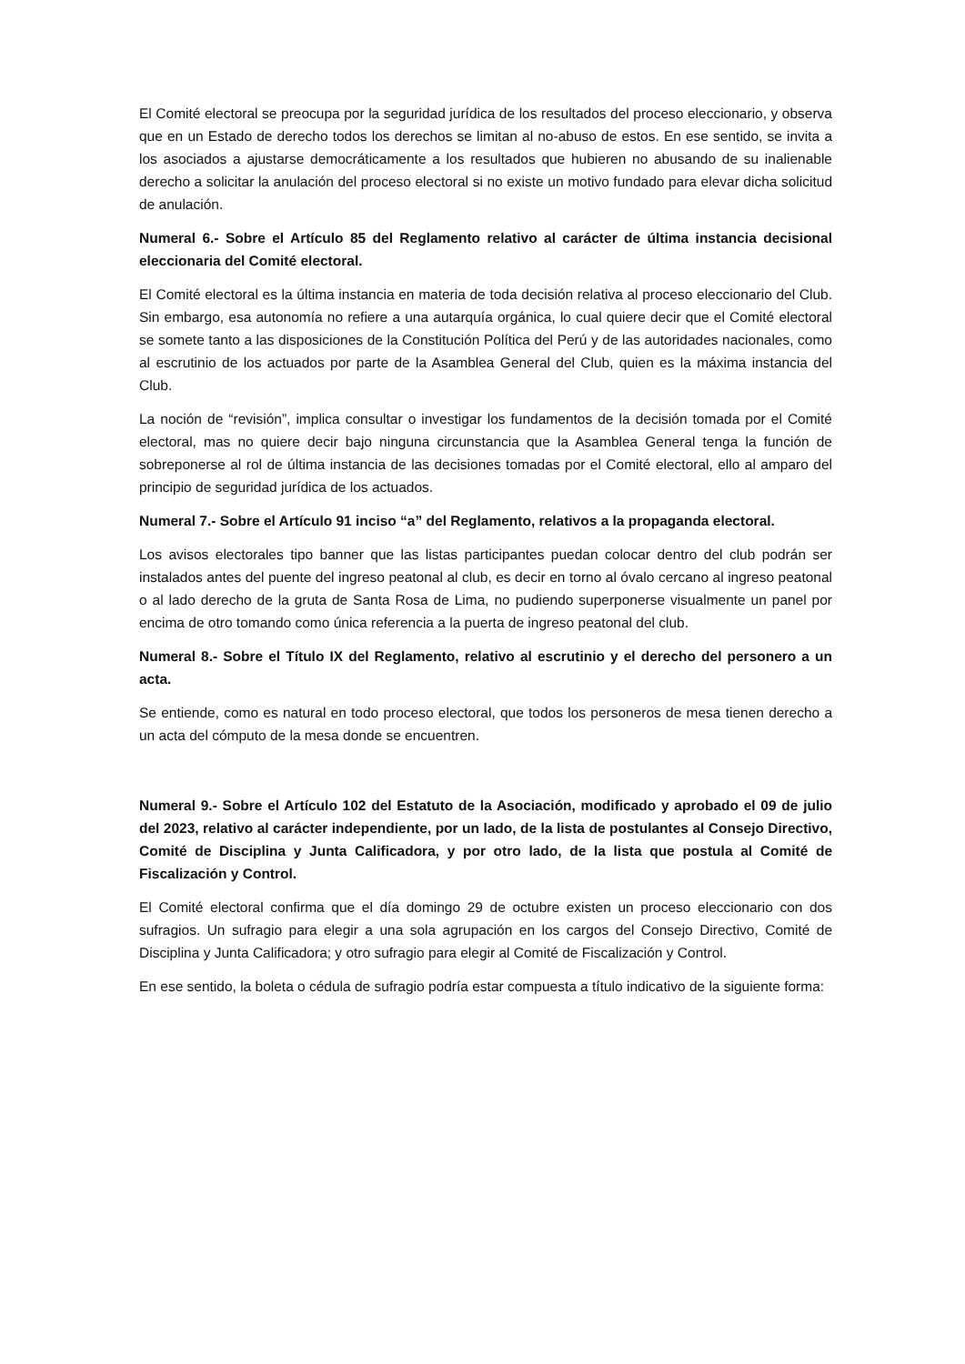El Comité electoral se preocupa por la seguridad jurídica de los resultados del proceso eleccionario, y observa que en un Estado de derecho todos los derechos se limitan al no-abuso de estos. En ese sentido, se invita a los asociados a ajustarse democráticamente a los resultados que hubieren no abusando de su inalienable derecho a solicitar la anulación del proceso electoral si no existe un motivo fundado para elevar dicha solicitud de anulación.
Numeral 6.- Sobre el Artículo 85 del Reglamento relativo al carácter de última instancia decisional eleccionaria del Comité electoral.
El Comité electoral es la última instancia en materia de toda decisión relativa al proceso eleccionario del Club. Sin embargo, esa autonomía no refiere a una autarquía orgánica, lo cual quiere decir que el Comité electoral se somete tanto a las disposiciones de la Constitución Política del Perú y de las autoridades nacionales, como al escrutinio de los actuados por parte de la Asamblea General del Club, quien es la máxima instancia del Club.
La noción de “revisión”, implica consultar o investigar los fundamentos de la decisión tomada por el Comité electoral, mas no quiere decir bajo ninguna circunstancia que la Asamblea General tenga la función de sobreponerse al rol de última instancia de las decisiones tomadas por el Comité electoral, ello al amparo del principio de seguridad jurídica de los actuados.
Numeral 7.- Sobre el Artículo 91 inciso “a” del Reglamento, relativos a la propaganda electoral.
Los avisos electorales tipo banner que las listas participantes puedan colocar dentro del club podrán ser instalados antes del puente del ingreso peatonal al club, es decir en torno al óvalo cercano al ingreso peatonal o al lado derecho de la gruta de Santa Rosa de Lima, no pudiendo superponerse visualmente un panel por encima de otro tomando como única referencia a la puerta de ingreso peatonal del club.
Numeral 8.- Sobre el Título IX del Reglamento, relativo al escrutinio y el derecho del personero a un acta.
Se entiende, como es natural en todo proceso electoral, que todos los personeros de mesa tienen derecho a un acta del cómputo de la mesa donde se encuentren.
Numeral 9.- Sobre el Artículo 102 del Estatuto de la Asociación, modificado y aprobado el 09 de julio del 2023, relativo al carácter independiente, por un lado, de la lista de postulantes al Consejo Directivo, Comité de Disciplina y Junta Calificadora, y por otro lado, de la lista que postula al Comité de Fiscalización y Control.
El Comité electoral confirma que el día domingo 29 de octubre existen un proceso eleccionario con dos sufragios. Un sufragio para elegir a una sola agrupación en los cargos del Consejo Directivo, Comité de Disciplina y Junta Calificadora; y otro sufragio para elegir al Comité de Fiscalización y Control.
En ese sentido, la boleta o cédula de sufragio podría estar compuesta a título indicativo de la siguiente forma: